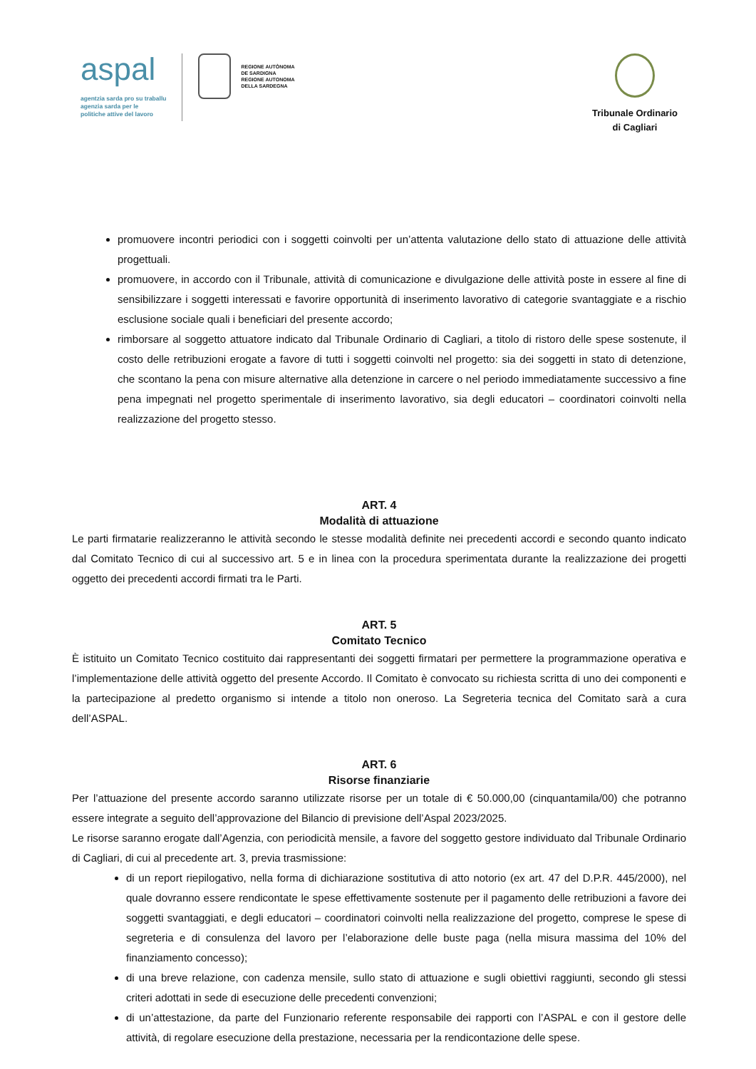aspal
agentzia sarda pro su traballu
agenzia sarda per le
politiche attive del lavoro
REGIONE AUTÒNOMA
DE SARDIGNA
REGIONE AUTONOMA
DELLA SARDEGNA
Tribunale Ordinario
di Cagliari
promuovere incontri periodici con i soggetti coinvolti per un’attenta valutazione dello stato di attuazione delle attività progettuali.
promuovere, in accordo con il Tribunale, attività di comunicazione e divulgazione delle attività poste in essere al fine di sensibilizzare i soggetti interessati e favorire opportunità di inserimento lavorativo di categorie svantaggiate e a rischio esclusione sociale quali i beneficiari del presente accordo;
rimborsare al soggetto attuatore indicato dal Tribunale Ordinario di Cagliari, a titolo di ristoro delle spese sostenute, il costo delle retribuzioni erogate a favore di tutti i soggetti coinvolti nel progetto: sia dei soggetti in stato di detenzione, che scontano la pena con misure alternative alla detenzione in carcere o nel periodo immediatamente successivo a fine pena impegnati nel progetto sperimentale di inserimento lavorativo, sia degli educatori – coordinatori coinvolti nella realizzazione del progetto stesso.
ART. 4
Modalità di attuazione
Le parti firmatarie realizzeranno le attività secondo le stesse modalità definite nei precedenti accordi e secondo quanto indicato dal Comitato Tecnico di cui al successivo art. 5 e in linea con la procedura sperimentata durante la realizzazione dei progetti oggetto dei precedenti accordi firmati tra le Parti.
ART. 5
Comitato Tecnico
È istituito un Comitato Tecnico costituito dai rappresentanti dei soggetti firmatari per permettere la programmazione operativa e l’implementazione delle attività oggetto del presente Accordo. Il Comitato è convocato su richiesta scritta di uno dei componenti e la partecipazione al predetto organismo si intende a titolo non oneroso. La Segreteria tecnica del Comitato sarà a cura dell’ASPAL.
ART. 6
Risorse finanziarie
Per l’attuazione del presente accordo saranno utilizzate risorse per un totale di € 50.000,00 (cinquantamila/00) che potranno essere integrate a seguito dell’approvazione del Bilancio di previsione dell’Aspal 2023/2025.
Le risorse saranno erogate dall’Agenzia, con periodicità mensile, a favore del soggetto gestore individuato dal Tribunale Ordinario di Cagliari, di cui al precedente art. 3, previa trasmissione:
di un report riepilogativo, nella forma di dichiarazione sostitutiva di atto notorio (ex art. 47 del D.P.R. 445/2000), nel quale dovranno essere rendicontate le spese effettivamente sostenute per il pagamento delle retribuzioni a favore dei soggetti svantaggiati, e degli educatori – coordinatori coinvolti nella realizzazione del progetto, comprese le spese di segreteria e di consulenza del lavoro per l’elaborazione delle buste paga (nella misura massima del 10% del finanziamento concesso);
di una breve relazione, con cadenza mensile, sullo stato di attuazione e sugli obiettivi raggiunti, secondo gli stessi criteri adottati in sede di esecuzione delle precedenti convenzioni;
di un’attestazione, da parte del Funzionario referente responsabile dei rapporti con l’ASPAL e con il gestore delle attività, di regolare esecuzione della prestazione, necessaria per la rendicontazione delle spese.